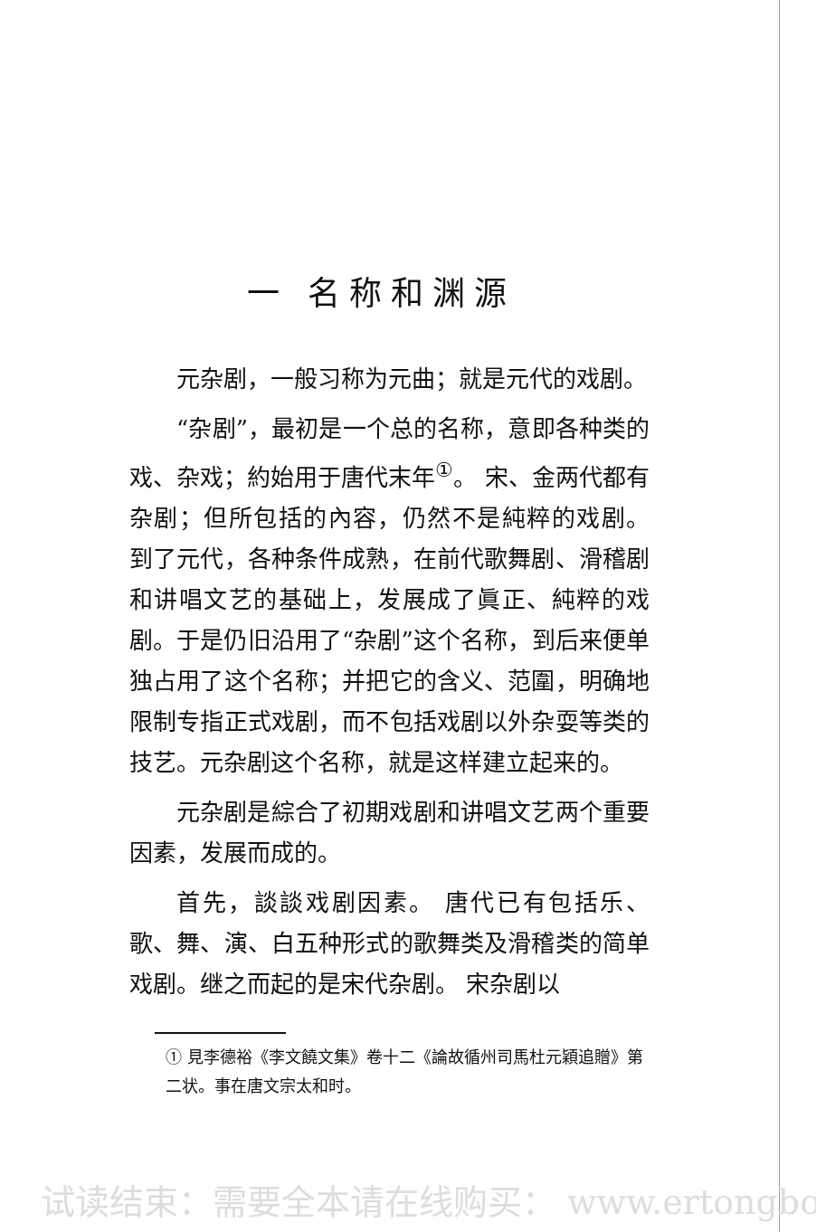一 名称和渊源
元杂剧，一般习称为元曲；就是元代的戏剧。
“杂剧”，最初是一个总的名称，意即各种类的戏、杂戏；約始用于唐代末年<sup>①</sup>。 宋、金两代都有杂剧；但所包括的內容，仍然不是純粹的戏剧。 到了元代，各种条件成熟，在前代歌舞剧、滑稽剧和讲唱文艺的基础上，发展成了眞正、純粹的戏剧。于是仍旧沿用了“杂剧”这个名称，到后来便单独占用了这个名称；并把它的含义、范圍，明确地限制专指正式戏剧，而不包括戏剧以外杂耍等类的技艺。元杂剧这个名称，就是这样建立起来的。
元杂剧是綜合了初期戏剧和讲唱文艺两个重要因素，发展而成的。
首先，談談戏剧因素。 唐代已有包括乐、歌、舞、演、白五种形式的歌舞类及滑稽类的简单戏剧。继之而起的是宋代杂剧。 宋杂剧以
① 見李德裕《李文饒文集》卷十二《論故循州司馬杜元穎追贈》第二状。事在唐文宗太和时。
试读结束：需要全本请在线购买： www.ertongbo